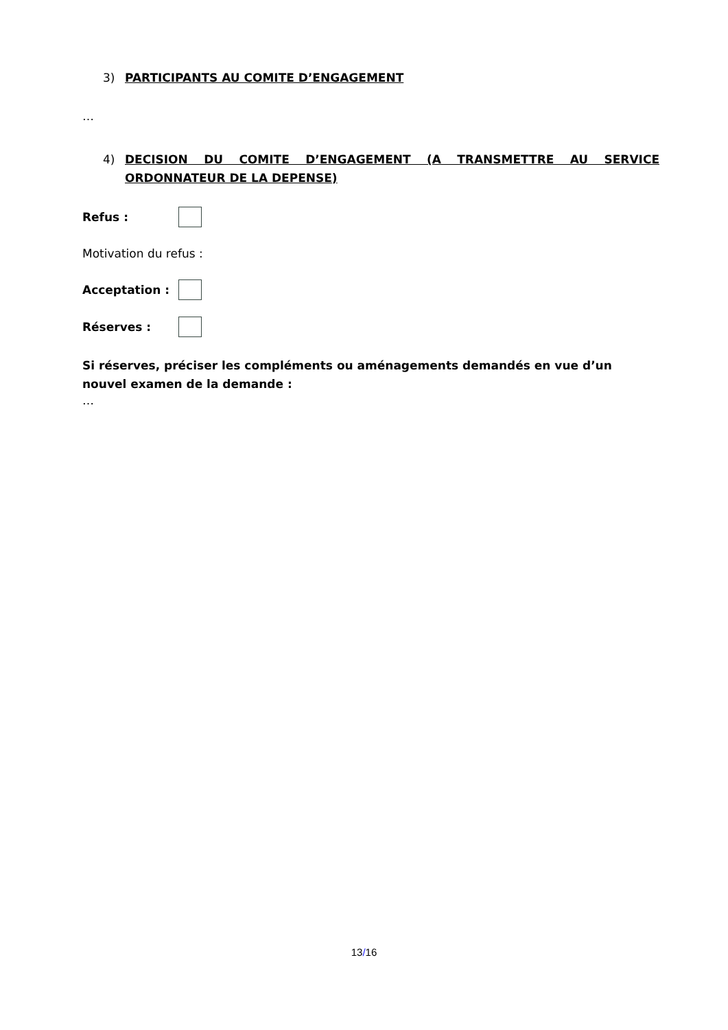3) PARTICIPANTS AU COMITE D’ENGAGEMENT
…
4) DECISION DU COMITE D’ENGAGEMENT (A TRANSMETTRE AU SERVICE ORDONNATEUR DE LA DEPENSE)
Refus :
Motivation du refus :
Acceptation :
Réserves :
Si réserves, préciser les compléments ou aménagements demandés en vue d’un nouvel examen de la demande :
…
13/16